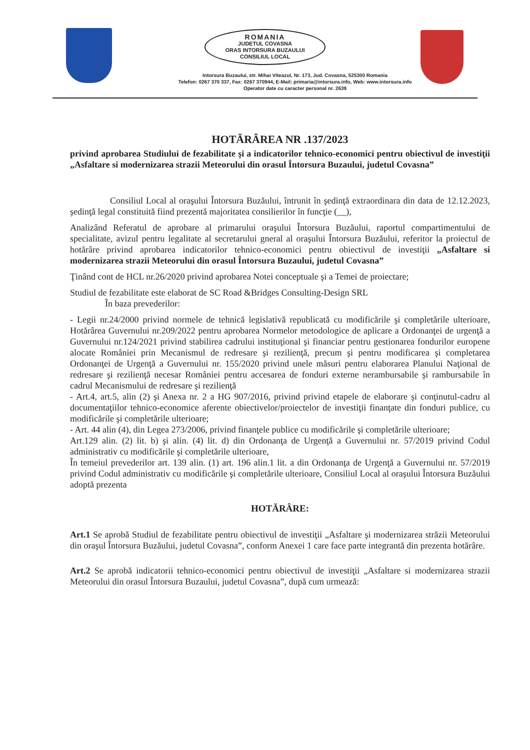ROMANIA
JUDETUL COVASNA
ORAS INTORSURA BUZAULUI
CONSILIUL LOCAL
Intorsura Buzaului, str. Mihai Viteazul, Nr. 173, Jud. Covasna, 525300 Romania
Telefon: 0267 370 337, Fax: 0267 370944, E-Mail: primaria@intorsura.info, Web: www.intorsura.info
Operator date cu caracter personal nr. 2639
HOTĂRÂREA NR .137/2023
privind aprobarea Studiului de fezabilitate şi a indicatorilor tehnico-economici pentru obiectivul de investiţii „Asfaltare si modernizarea strazii Meteorului din orasul Întorsura Buzaului, judetul Covasna”
Consiliul Local al oraşului Întorsura Buzăului, întrunit în şedinţă extraordinara din data de 12.12.2023, şedinţă legal constituită fiind prezentă majoritatea consilierilor în funcţie (__),
Analizând Referatul de aprobare al primarului oraşului Întorsura Buzăului, raportul compartimentului de specialitate, avizul pentru legalitate al secretarului gneral al oraşului Întorsura Buzăului, referitor la proiectul de hotărâre privind aprobarea indicatorilor tehnico-economici pentru obiectivul de investiţii „Asfaltare si modernizarea strazii Meteorului din orasul Întorsura Buzaului, judetul Covasna”
Ţinând cont de HCL nr.26/2020 privind aprobarea Notei conceptuale şi a Temei de proiectare;
Studiul de fezabilitate este elaborat de SC Road &Bridges Consulting-Design SRL
În baza prevederilor:
- Legii nr.24/2000 privind normele de tehnică legislativă republicată cu modificările şi completările ulterioare, Hotărârea Guvernului nr.209/2022 pentru aprobarea Normelor metodologice de aplicare a Ordonanţei de urgenţă a Guvernului nr.124/2021 privind stabilirea cadrului instituţional şi financiar pentru gestionarea fondurilor europene alocate României prin Mecanismul de redresare şi rezilienţă, precum şi pentru modificarea şi completarea Ordonanţei de Urgenţă a Guvernului nr. 155/2020 privind unele măsuri pentru elaborarea Planului Naţional de redresare şi rezilienţă necesar României pentru accesarea de fonduri externe nerambursabile şi rambursabile în cadrul Mecanismului de redresare şi rezilienţă
- Art.4, art.5, alin (2) şi Anexa nr. 2 a HG 907/2016, privind privind etapele de elaborare şi conţinutul-cadru al documentaţiilor tehnico-economice aferente obiectivelor/proiectelor de investiţii finanţate din fonduri publice, cu modificările şi completările ulterioare;
- Art. 44 alin (4), din Legea 273/2006, privind finanţele publice cu modificările şi completările ulterioare;
Art.129 alin. (2) lit. b) şi alin. (4) lit. d) din Ordonanţa de Urgenţă a Guvernului nr. 57/2019 privind Codul administrativ cu modificările şi completările ulterioare,
În temeiul prevederilor art. 139 alin. (1) art. 196 alin.1 lit. a din Ordonanţa de Urgenţă a Guvernului nr. 57/2019 privind Codul administrativ cu modificările şi completările ulterioare, Consiliul Local al oraşului Întorsura Buzăului adoptă prezenta
HOTĂRÂRE:
Art.1 Se aprobă Studiul de fezabilitate pentru obiectivul de investiţii „Asfaltare şi modernizarea străzii Meteorului din oraşul Întorsura Buzăului, judetul Covasna”, conform Anexei 1 care face parte integrantă din prezenta hotărâre.
Art.2 Se aprobă indicatorii tehnico-economici pentru obiectivul de investiţii „Asfaltare si modernizarea strazii Meteorului din orasul Întorsura Buzaului, judetul Covasna”, după cum urmează: